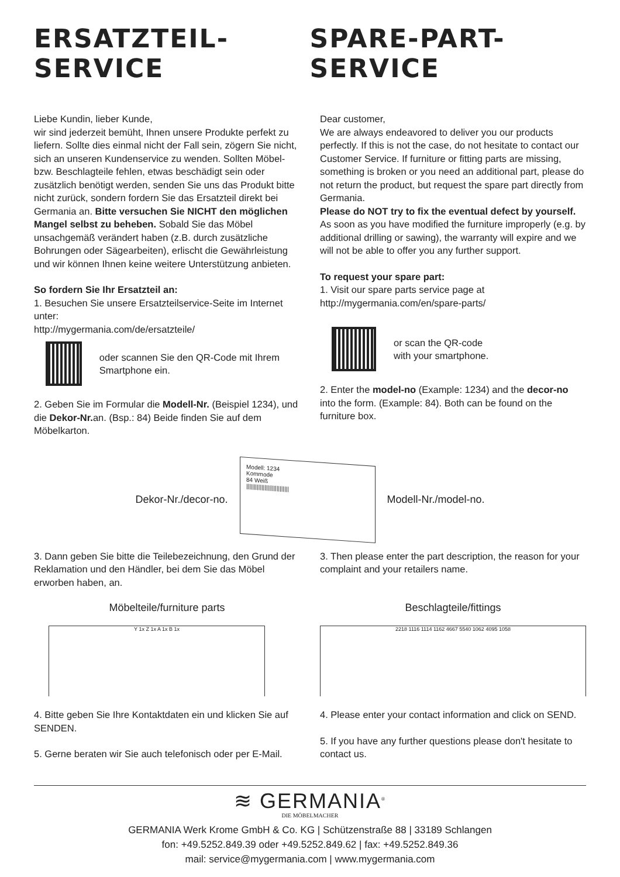ERSATZTEIL-SERVICE SPARE-PART-SERVICE
Liebe Kundin, lieber Kunde,
wir sind jederzeit bemüht, Ihnen unsere Produkte perfekt zu liefern. Sollte dies einmal nicht der Fall sein, zögern Sie nicht, sich an unseren Kundenservice zu wenden. Sollten Möbel- bzw. Beschlagteile fehlen, etwas beschädigt sein oder zusätzlich benötigt werden, senden Sie uns das Produkt bitte nicht zurück, sondern fordern Sie das Ersatzteil direkt bei Germania an. Bitte versuchen Sie NICHT den möglichen Mangel selbst zu beheben. Sobald Sie das Möbel unsachgemäß verändert haben (z.B. durch zusätzliche Bohrungen oder Sägearbeiten), erlischt die Gewährleistung und wir können Ihnen keine weitere Unterstützung anbieten.
So fordern Sie Ihr Ersatzteil an:
1. Besuchen Sie unsere Ersatzteilservice-Seite im Internet unter:
http://mygermania.com/de/ersatzteile/
oder scannen Sie den QR-Code mit Ihrem Smartphone ein.
2. Geben Sie im Formular die Modell-Nr. (Beispiel 1234), und die Dekor-Nr. an. (Bsp.: 84) Beide finden Sie auf dem Möbelkarton.
Dear customer,
We are always endeavored to deliver you our products perfectly. If this is not the case, do not hesitate to contact our Customer Service. If furniture or fitting parts are missing, something is broken or you need an additional part, please do not return the product, but request the spare part directly from Germania.
Please do NOT try to fix the eventual defect by yourself. As soon as you have modified the furniture improperly (e.g. by additional drilling or sawing), the warranty will expire and we will not be able to offer you any further support.
To request your spare part:
1. Visit our spare parts service page at
http://mygermania.com/en/spare-parts/
or scan the QR-code
with your smartphone.
2. Enter the model-no (Example: 1234) and the decor-no into the form. (Example: 84). Both can be found on the furniture box.
Dekor-Nr./decor-no.
Modell: 1234
Kommode
84 Weiß
||||||||||||||||||||||||||||
Modell-Nr./model-no.
3. Dann geben Sie bitte die Teilebezeichnung, den Grund der Reklamation und den Händler, bei dem Sie das Möbel erworben haben, an.
3. Then please enter the part description, the reason for your complaint and your retailers name.
Möbelteile/furniture parts
Y 1x Z 1x A 1x B 1x
Beschlagteile/fittings
2218 1116 1114 1162 4667 5540 1062 4095 1058
4. Bitte geben Sie Ihre Kontaktdaten ein und klicken Sie auf SENDEN.
5. Gerne beraten wir Sie auch telefonisch oder per E-Mail.
4. Please enter your contact information and click on SEND.
5. If you have any further questions please don't hesitate to contact us.
≋ GERMANIA<sup>®</sup>
DIE MÖBELMACHER
GERMANIA Werk Krome GmbH & Co. KG | Schützenstraße 88 | 33189 Schlangen
fon: +49.5252.849.39 oder +49.5252.849.62 | fax: +49.5252.849.36
mail: service@mygermania.com | www.mygermania.com